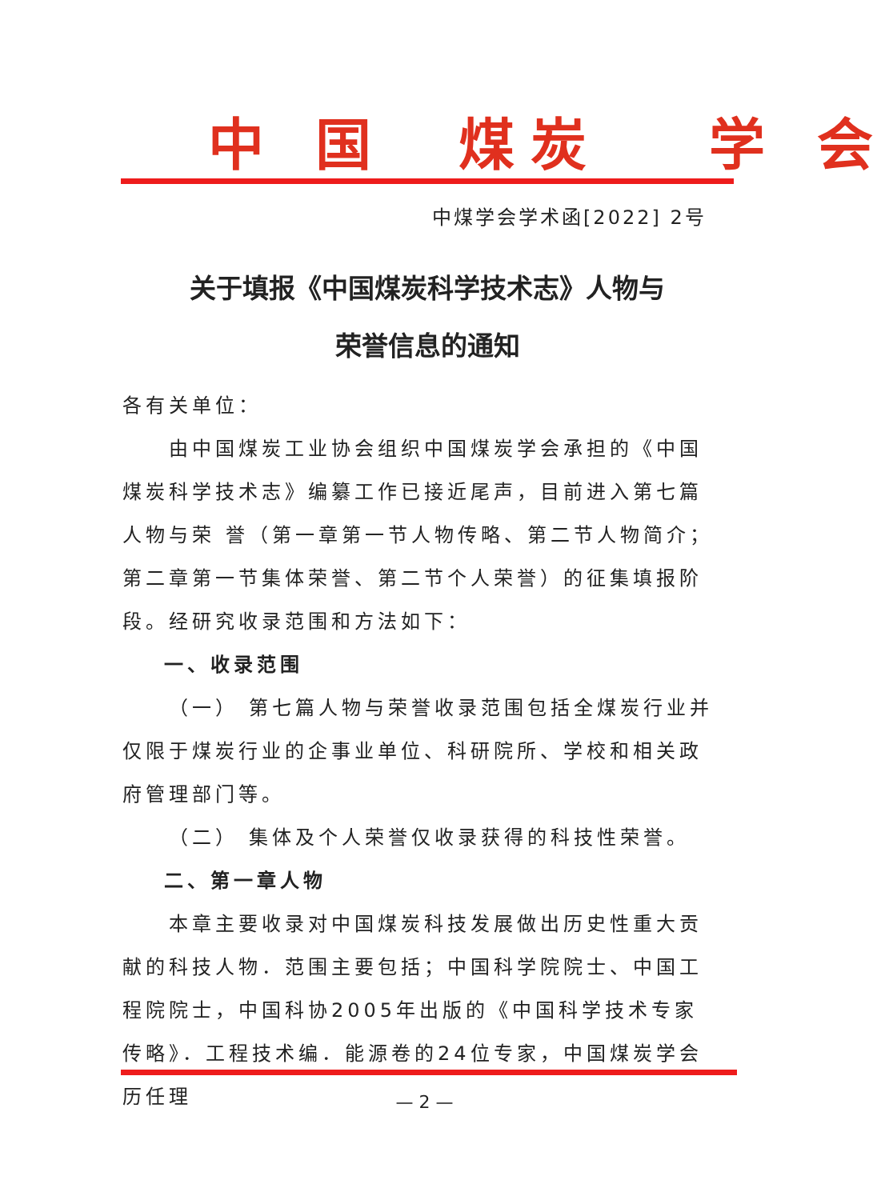中 国 煤炭 学 会
中煤学会学术函[2022] 2号
关于填报《中国煤炭科学技术志》人物与
荣誉信息的通知
各有关单位：
由中国煤炭工业协会组织中国煤炭学会承担的《中国煤炭科学技术志》编纂工作已接近尾声，目前进入第七篇人物与荣 誉（第一章第一节人物传略、第二节人物简介；第二章第一节集体荣誉、第二节个人荣誉）的征集填报阶段。经研究收录范围和方法如下：
一、收录范围
（一） 第七篇人物与荣誉收录范围包括全煤炭行业并仅限于煤炭行业的企事业单位、科研院所、学校和相关政府管理部门等。
（二） 集体及个人荣誉仅收录获得的科技性荣誉。
二、第一章人物
本章主要收录对中国煤炭科技发展做出历史性重大贡献的科技人物．范围主要包括；中国科学院院士、中国工程院院士，中国科协2005年出版的《中国科学技术专家传略》．工程技术编．能源卷的24位专家，中国煤炭学会历任理
— 2 —